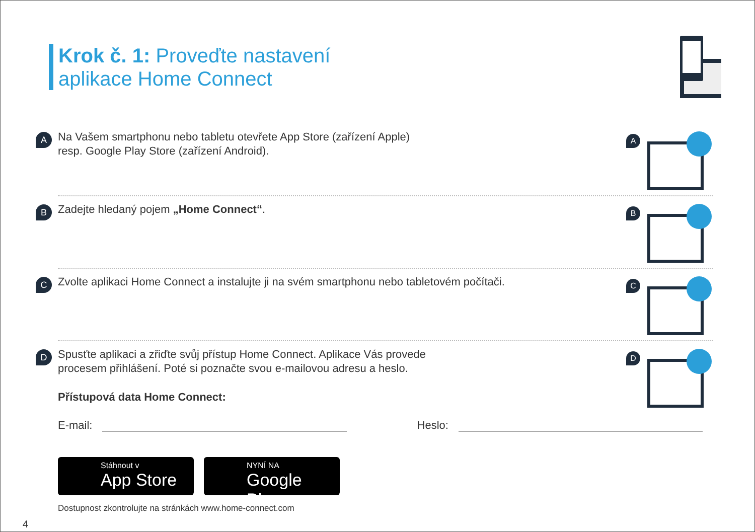Krok č. 1: Proveďte nastavení
aplikace Home Connect
A
Na Vašem smartphonu nebo tabletu otevřete App Store (zařízení Apple)
resp. Google Play Store (zařízení Android).
A
B
Zadejte hledaný pojem „Home Connect“.
B
C
Zvolte aplikaci Home Connect a instalujte ji na svém smartphonu nebo tabletovém počítači.
C
D
Spusťte aplikaci a zřiďte svůj přístup Home Connect. Aplikace Vás provede
procesem přihlášení. Poté si poznačte svou e-mailovou adresu a heslo.
Přístupová data Home Connect:
E-mail: Heslo:
Stáhnout v
App Store
NYNÍ NA
Google Play
Dostupnost zkontrolujte na stránkách www.home-connect.com
D
4